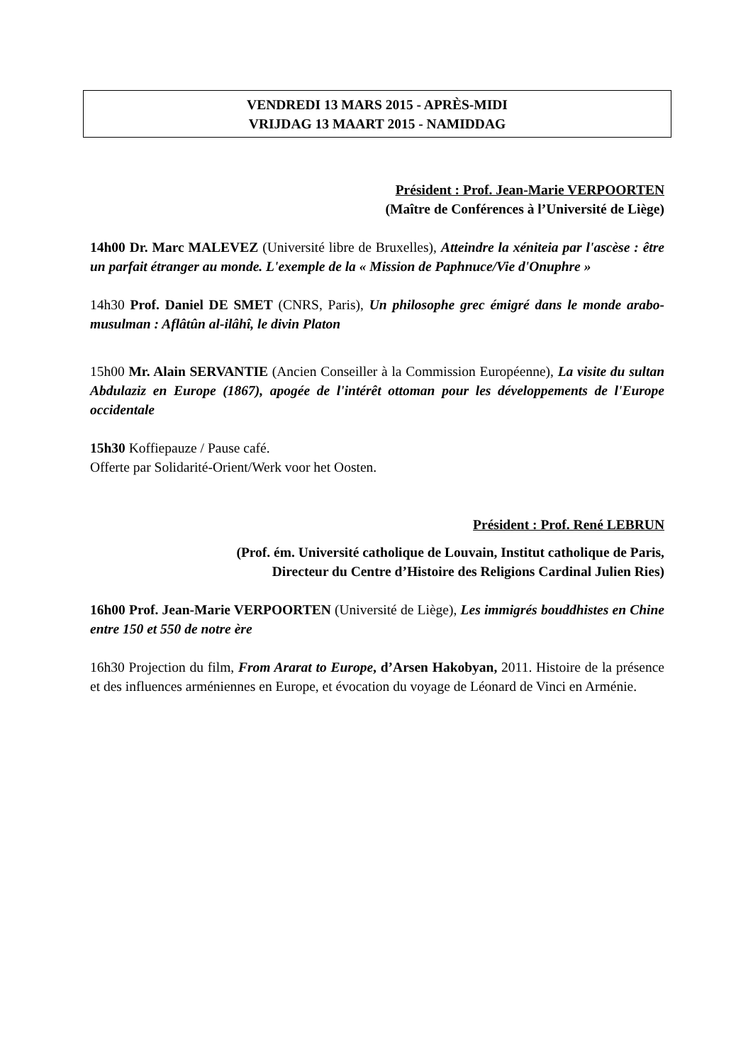VENDREDI 13 MARS 2015 - APRÈS-MIDI
VRIJDAG 13 MAART 2015 - NAMIDDAG
Président : Prof. Jean-Marie VERPOORTEN
(Maître de Conférences à l’Université de Liège)
14h00 Dr. Marc MALEVEZ (Université libre de Bruxelles), Atteindre la xéniteia par l'ascèse : être un parfait étranger au monde. L'exemple de la « Mission de Paphnuce/Vie d'Onuphre »
14h30 Prof. Daniel DE SMET (CNRS, Paris), Un philosophe grec émigré dans le monde arabo- musulman : Aflâtûn al-ilâhî, le divin Platon
15h00 Mr. Alain SERVANTIE (Ancien Conseiller à la Commission Européenne), La visite du sultan Abdulaziz en Europe (1867), apogée de l'intérêt ottoman pour les développements de l'Europe occidentale
15h30 Koffiepauze / Pause café.
Offerte par Solidarité-Orient/Werk voor het Oosten.
Président : Prof. René LEBRUN
(Prof. ém. Université catholique de Louvain, Institut catholique de Paris,
Directeur du Centre d’Histoire des Religions Cardinal Julien Ries)
16h00 Prof. Jean-Marie VERPOORTEN (Université de Liège), Les immigrés bouddhistes en Chine entre 150 et 550 de notre ère
16h30 Projection du film, From Ararat to Europe, d’Arsen Hakobyan, 2011. Histoire de la présence et des influences arméniennes en Europe, et évocation du voyage de Léonard de Vinci en Arménie.